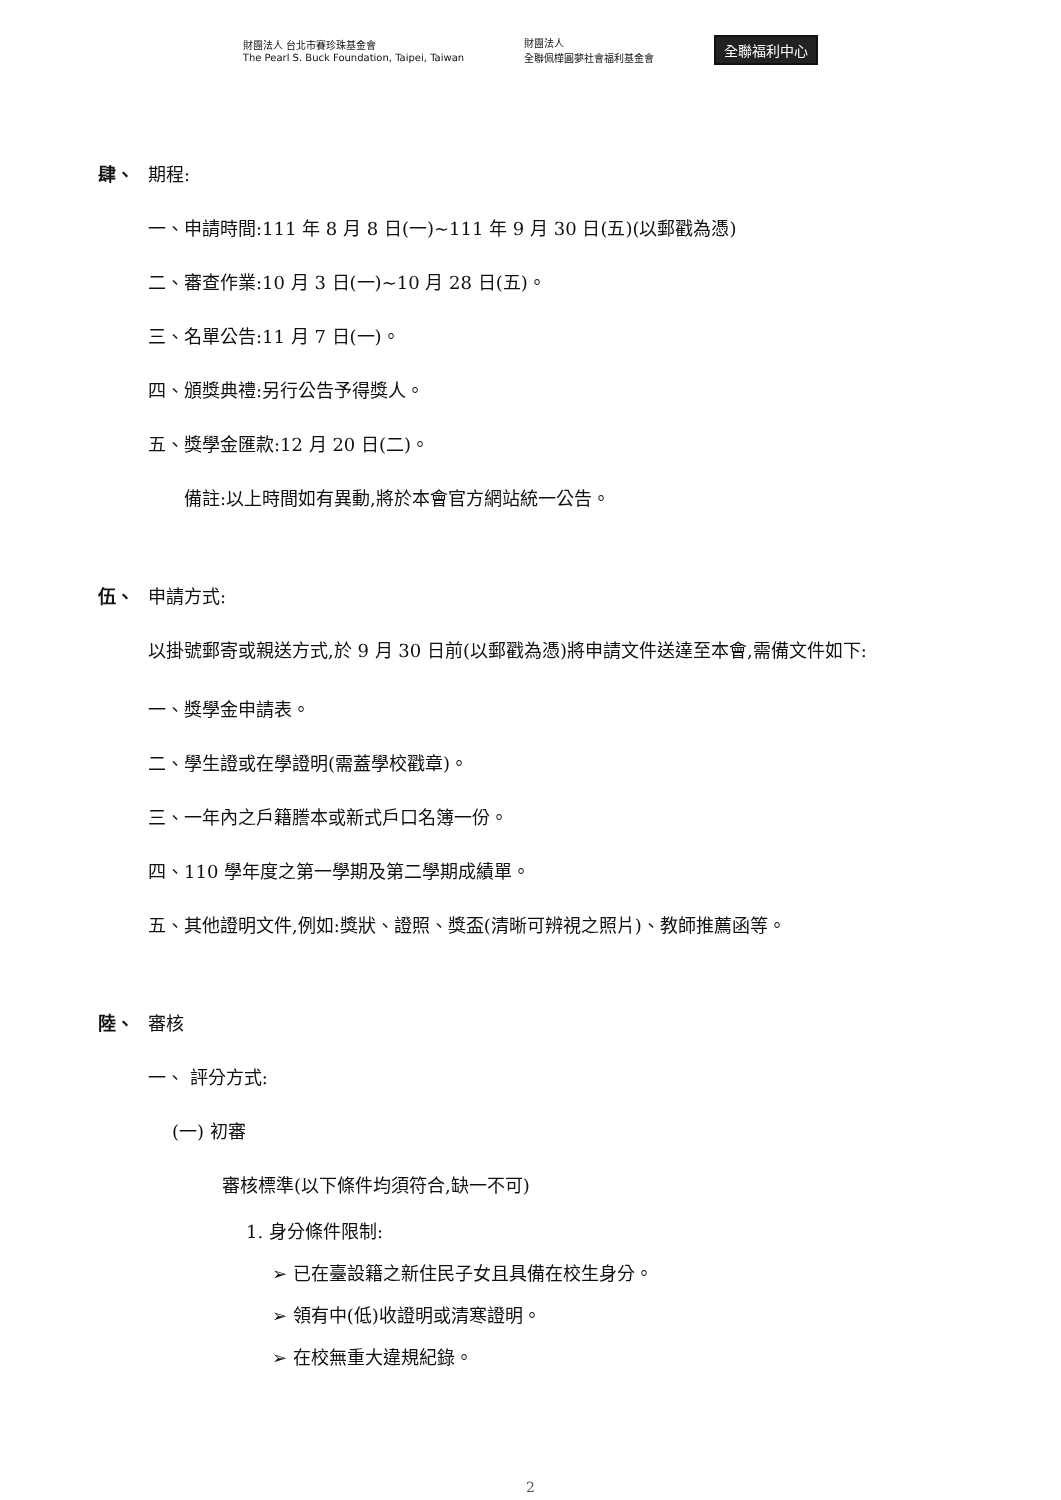財團法人 台北市賽珍珠基金會
The Pearl S. Buck Foundation, Taipei, Taiwan 財團法人
全聯佩樺圓夢社會福利基金會 全聯福利中心
肆、 期程:
一、申請時間:111 年 8 月 8 日(一)~111 年 9 月 30 日(五)(以郵戳為憑)
二、審查作業:10 月 3 日(一)~10 月 28 日(五)。
三、名單公告:11 月 7 日(一)。
四、頒獎典禮:另行公告予得獎人。
五、獎學金匯款:12 月 20 日(二)。
備註:以上時間如有異動,將於本會官方網站統一公告。
伍、 申請方式:
以掛號郵寄或親送方式,於 9 月 30 日前(以郵戳為憑)將申請文件送達至本會,需備文件如下:
一、獎學金申請表。
二、學生證或在學證明(需蓋學校戳章)。
三、一年內之戶籍謄本或新式戶口名簿一份。
四、110 學年度之第一學期及第二學期成績單。
五、其他證明文件,例如:獎狀、證照、獎盃(清晰可辨視之照片)、教師推薦函等。
陸、 審核
一、 評分方式:
(一) 初審
審核標準(以下條件均須符合,缺一不可)
1. 身分條件限制:
➢ 已在臺設籍之新住民子女且具備在校生身分。
➢ 領有中(低)收證明或清寒證明。
➢ 在校無重大違規紀錄。
2